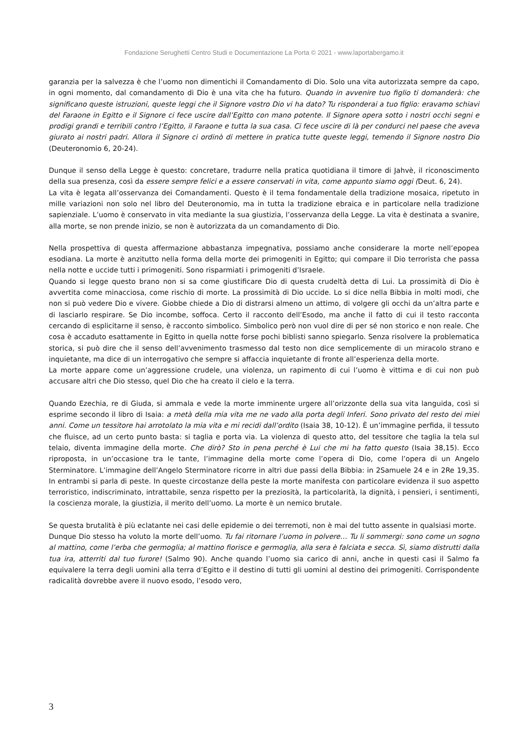Fondazione Serughetti Centro Studi e Documentazione La Porta © 2021 - www.laportabergamo.it
garanzia per la salvezza è che l’uomo non dimentichi il Comandamento di Dio. Solo una vita autorizzata sempre da capo, in ogni momento, dal comandamento di Dio è una vita che ha futuro. Quando in avvenire tuo figlio ti domanderà: che significano queste istruzioni, queste leggi che il Signore vostro Dio vi ha dato? Tu risponderai a tuo figlio: eravamo schiavi del Faraone in Egitto e il Signore ci fece uscire dall’Egitto con mano potente. Il Signore opera sotto i nostri occhi segni e prodigi grandi e terribili contro l’Egitto, il Faraone e tutta la sua casa. Ci fece uscire di là per condurci nel paese che aveva giurato ai nostri padri. Allora il Signore ci ordinò di mettere in pratica tutte queste leggi, temendo il Signore nostro Dio (Deuteronomio 6, 20-24).
Dunque il senso della Legge è questo: concretare, tradurre nella pratica quotidiana il timore di Jahvè, il riconoscimento della sua presenza, così da essere sempre felici e a essere conservati in vita, come appunto siamo oggi (Deut. 6, 24).
La vita è legata all’osservanza dei Comandamenti. Questo è il tema fondamentale della tradizione mosaica, ripetuto in mille variazioni non solo nel libro del Deuteronomio, ma in tutta la tradizione ebraica e in particolare nella tradizione sapienziale. L’uomo è conservato in vita mediante la sua giustizia, l’osservanza della Legge. La vita è destinata a svanire, alla morte, se non prende inizio, se non è autorizzata da un comandamento di Dio.
Nella prospettiva di questa affermazione abbastanza impegnativa, possiamo anche considerare la morte nell’epopea esodiana. La morte è anzitutto nella forma della morte dei primogeniti in Egitto; qui compare il Dio terrorista che passa nella notte e uccide tutti i primogeniti. Sono risparmiati i primogeniti d’Israele.
Quando si legge questo brano non si sa come giustificare Dio di questa crudeltà detta di Lui. La prossimità di Dio è avvertita come minacciosa, come rischio di morte. La prossimità di Dio uccide. Lo si dice nella Bibbia in molti modi, che non si può vedere Dio e vivere. Giobbe chiede a Dio di distrarsi almeno un attimo, di volgere gli occhi da un’altra parte e di lasciarlo respirare. Se Dio incombe, soffoca. Certo il racconto dell’Esodo, ma anche il fatto di cui il testo racconta cercando di esplicitarne il senso, è racconto simbolico. Simbolico però non vuol dire di per sé non storico e non reale. Che cosa è accaduto esattamente in Egitto in quella notte forse pochi biblisti sanno spiegarlo. Senza risolvere la problematica storica, si può dire che il senso dell’avvenimento trasmesso dal testo non dice semplicemente di un miracolo strano e inquietante, ma dice di un interrogativo che sempre si affaccia inquietante di fronte all’esperienza della morte.
La morte appare come un’aggressione crudele, una violenza, un rapimento di cui l’uomo è vittima e di cui non può accusare altri che Dio stesso, quel Dio che ha creato il cielo e la terra.
Quando Ezechia, re di Giuda, si ammala e vede la morte imminente urgere all’orizzonte della sua vita languida, così si esprime secondo il libro di Isaia: a metà della mia vita me ne vado alla porta degli Inferi. Sono privato del resto dei miei anni. Come un tessitore hai arrotolato la mia vita e mi recidi dall’ordito (Isaia 38, 10-12). È un’immagine perfida, il tessuto che fluisce, ad un certo punto basta: si taglia e porta via. La violenza di questo atto, del tessitore che taglia la tela sul telaio, diventa immagine della morte. Che dirò? Sto in pena perché è Lui che mi ha fatto questo (Isaia 38,15). Ecco riproposta, in un’occasione tra le tante, l’immagine della morte come l’opera di Dio, come l’opera di un Angelo Sterminatore. L’immagine dell’Angelo Sterminatore ricorre in altri due passi della Bibbia: in 2Samuele 24 e in 2Re 19,35. In entrambi si parla di peste. In queste circostanze della peste la morte manifesta con particolare evidenza il suo aspetto terroristico, indiscriminato, intrattabile, senza rispetto per la preziosità, la particolarità, la dignità, i pensieri, i sentimenti, la coscienza morale, la giustizia, il merito dell’uomo. La morte è un nemico brutale.
Se questa brutalità è più eclatante nei casi delle epidemie o dei terremoti, non è mai del tutto assente in qualsiasi morte.
Dunque Dio stesso ha voluto la morte dell’uomo. Tu fai ritornare l’uomo in polvere… Tu li sommergi: sono come un sogno al mattino, come l’erba che germoglia; al mattino fiorisce e germoglia, alla sera è falciata e secca. Sì, siamo distrutti dalla tua ira, atterriti dal tuo furore! (Salmo 90). Anche quando l’uomo sia carico di anni, anche in questi casi il Salmo fa equivalere la terra degli uomini alla terra d’Egitto e il destino di tutti gli uomini al destino dei primogeniti. Corrispondente radicalità dovrebbe avere il nuovo esodo, l’esodo vero,
3